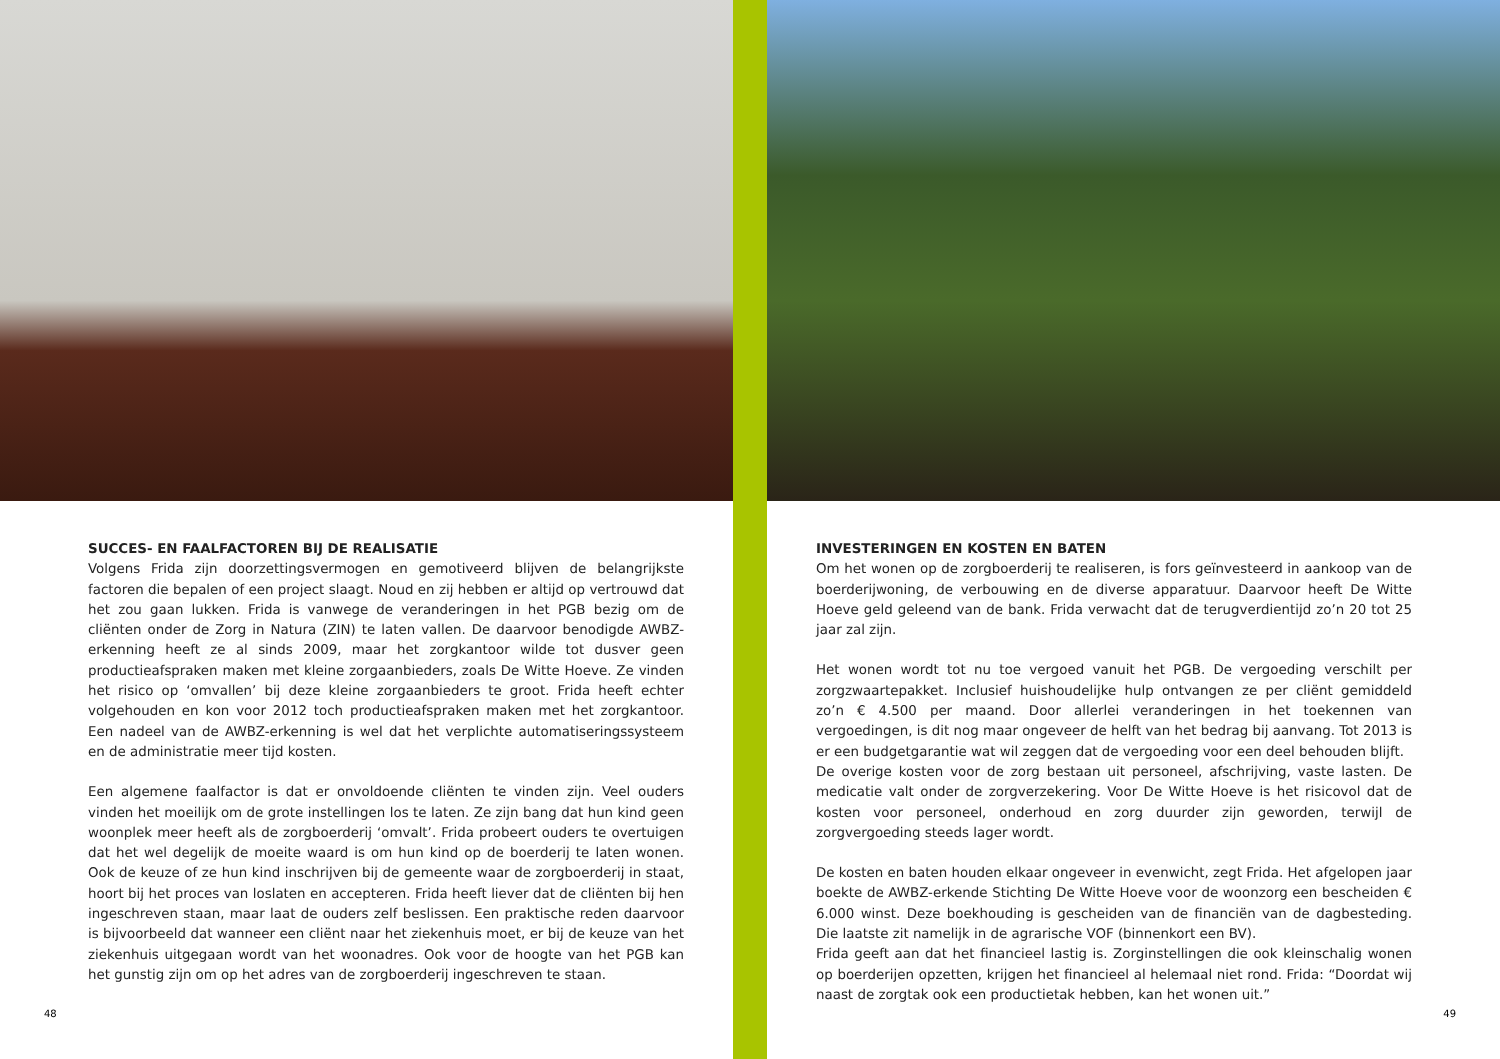SUCCES- EN FAALFACTOREN BIJ DE REALISATIE
Volgens Frida zijn doorzettingsvermogen en gemotiveerd blijven de belangrijkste factoren die bepalen of een project slaagt. Noud en zij hebben er altijd op vertrouwd dat het zou gaan lukken. Frida is vanwege de veranderingen in het PGB bezig om de cliënten onder de Zorg in Natura (ZIN) te laten vallen. De daarvoor benodigde AWBZ-erkenning heeft ze al sinds 2009, maar het zorgkantoor wilde tot dusver geen productieafspraken maken met kleine zorgaanbieders, zoals De Witte Hoeve. Ze vinden het risico op ‘omvallen’ bij deze kleine zorgaanbieders te groot. Frida heeft echter volgehouden en kon voor 2012 toch productieafspraken maken met het zorgkantoor. Een nadeel van de AWBZ-erkenning is wel dat het verplichte automatiseringssysteem en de administratie meer tijd kosten.
Een algemene faalfactor is dat er onvoldoende cliënten te vinden zijn. Veel ouders vinden het moeilijk om de grote instellingen los te laten. Ze zijn bang dat hun kind geen woonplek meer heeft als de zorgboerderij ‘omvalt’. Frida probeert ouders te overtuigen dat het wel degelijk de moeite waard is om hun kind op de boerderij te laten wonen. Ook de keuze of ze hun kind inschrijven bij de gemeente waar de zorgboerderij in staat, hoort bij het proces van loslaten en accepteren. Frida heeft liever dat de cliënten bij hen ingeschreven staan, maar laat de ouders zelf beslissen. Een praktische reden daarvoor is bijvoorbeeld dat wanneer een cliënt naar het ziekenhuis moet, er bij de keuze van het ziekenhuis uitgegaan wordt van het woonadres. Ook voor de hoogte van het PGB kan het gunstig zijn om op het adres van de zorgboerderij ingeschreven te staan.
48
INVESTERINGEN EN KOSTEN EN BATEN
Om het wonen op de zorgboerderij te realiseren, is fors geïnvesteerd in aankoop van de boerderijwoning, de verbouwing en de diverse apparatuur. Daarvoor heeft De Witte Hoeve geld geleend van de bank. Frida verwacht dat de terugverdientijd zo’n 20 tot 25 jaar zal zijn.
Het wonen wordt tot nu toe vergoed vanuit het PGB. De vergoeding verschilt per zorgzwaartepakket. Inclusief huishoudelijke hulp ontvangen ze per cliënt gemiddeld zo’n € 4.500 per maand. Door allerlei veranderingen in het toekennen van vergoedingen, is dit nog maar ongeveer de helft van het bedrag bij aanvang. Tot 2013 is er een budgetgarantie wat wil zeggen dat de vergoeding voor een deel behouden blijft.
De overige kosten voor de zorg bestaan uit personeel, afschrijving, vaste lasten. De medicatie valt onder de zorgverzekering. Voor De Witte Hoeve is het risicovol dat de kosten voor personeel, onderhoud en zorg duurder zijn geworden, terwijl de zorgvergoeding steeds lager wordt.
De kosten en baten houden elkaar ongeveer in evenwicht, zegt Frida. Het afgelopen jaar boekte de AWBZ-erkende Stichting De Witte Hoeve voor de woonzorg een bescheiden € 6.000 winst. Deze boekhouding is gescheiden van de financiën van de dagbesteding. Die laatste zit namelijk in de agrarische VOF (binnenkort een BV).
Frida geeft aan dat het financieel lastig is. Zorginstellingen die ook kleinschalig wonen op boerderijen opzetten, krijgen het financieel al helemaal niet rond. Frida: “Doordat wij naast de zorgtak ook een productietak hebben, kan het wonen uit.”
49